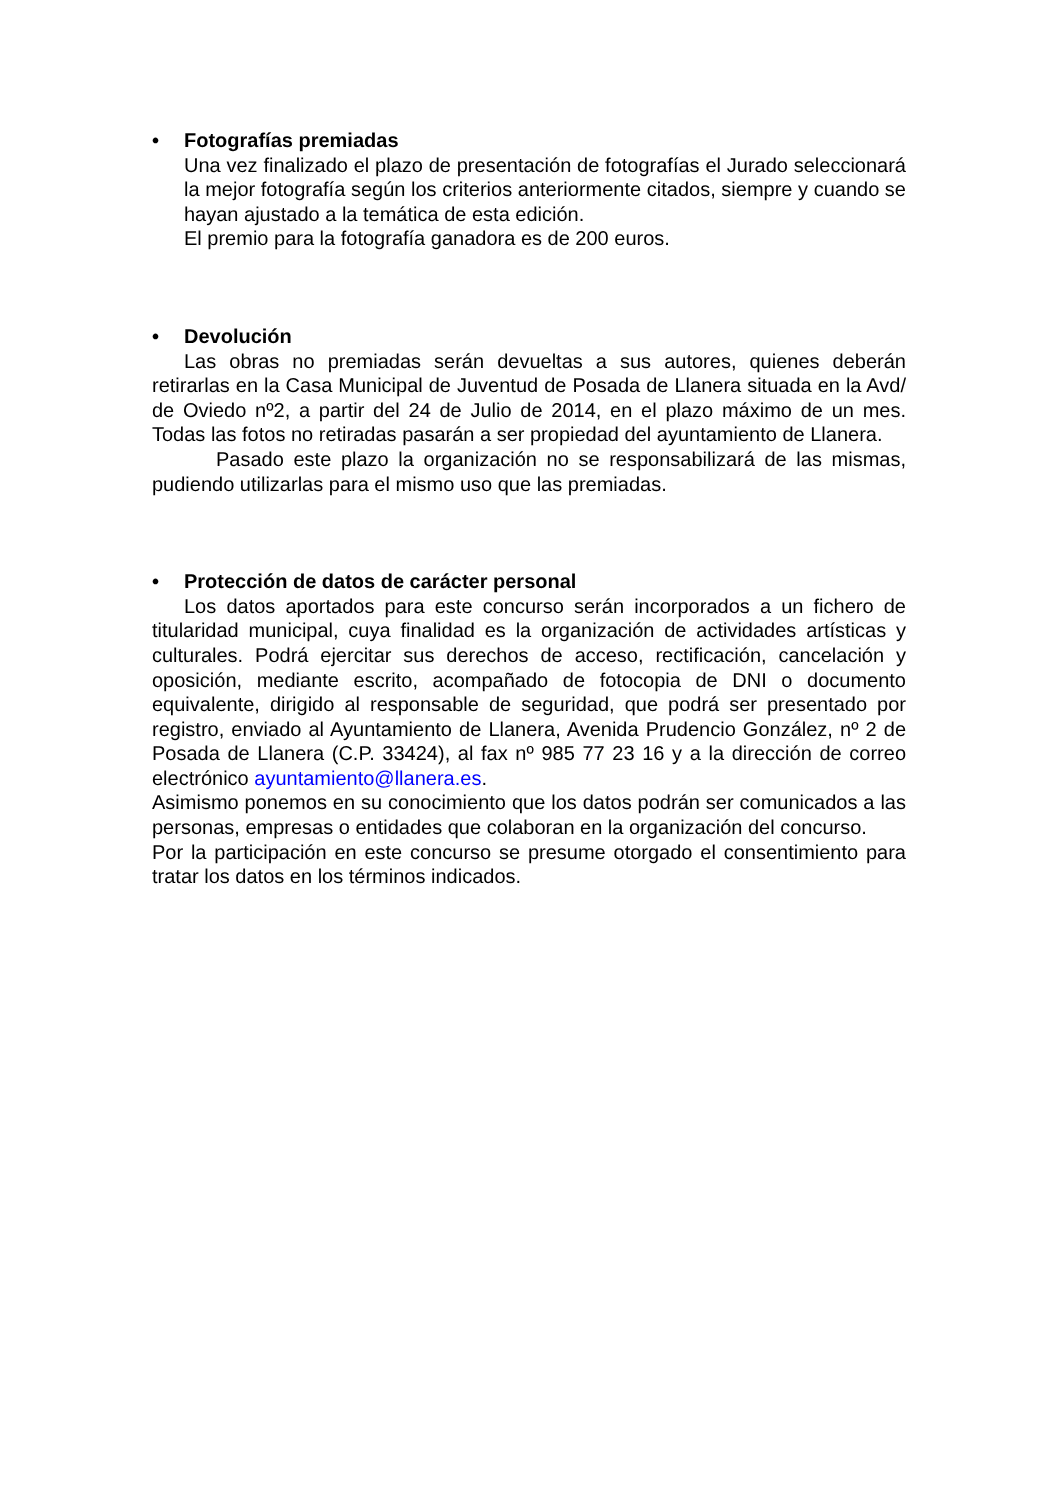• Fotografías premiadas
Una vez finalizado el plazo de presentación de fotografías el Jurado seleccionará la mejor fotografía según los criterios anteriormente citados, siempre y cuando se hayan ajustado a la temática de esta edición.
El premio para la fotografía ganadora es de 200 euros.
• Devolución
Las obras no premiadas serán devueltas a sus autores, quienes deberán retirarlas en la Casa Municipal de Juventud de Posada de Llanera situada en la Avd/ de Oviedo nº2, a partir del 24 de Julio de 2014, en el plazo máximo de un mes. Todas las fotos no retiradas pasarán a ser propiedad del ayuntamiento de Llanera.
Pasado este plazo la organización no se responsabilizará de las mismas, pudiendo utilizarlas para el mismo uso que las premiadas.
• Protección de datos de carácter personal
Los datos aportados para este concurso serán incorporados a un fichero de titularidad municipal, cuya finalidad es la organización de actividades artísticas y culturales. Podrá ejercitar sus derechos de acceso, rectificación, cancelación y oposición, mediante escrito, acompañado de fotocopia de DNI o documento equivalente, dirigido al responsable de seguridad, que podrá ser presentado por registro, enviado al Ayuntamiento de Llanera, Avenida Prudencio González, nº 2 de Posada de Llanera (C.P. 33424), al fax nº 985 77 23 16 y a la dirección de correo electrónico ayuntamiento@llanera.es.
Asimismo ponemos en su conocimiento que los datos podrán ser comunicados a las personas, empresas o entidades que colaboran en la organización del concurso.
Por la participación en este concurso se presume otorgado el consentimiento para tratar los datos en los términos indicados.